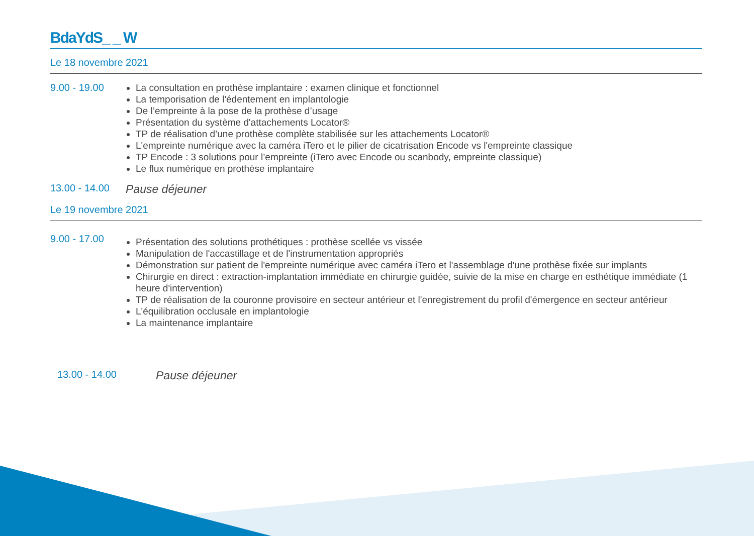BdaYdS_ _ W
Le 18 novembre 2021
9.00 - 19.00
La consultation en prothèse implantaire : examen clinique et fonctionnel
La temporisation de l'édentement en implantologie
De l’empreinte à la pose de la prothèse d’usage
Présentation du système d'attachements Locator®
TP de réalisation d’une prothèse complète stabilisée sur les attachements Locator®
L'empreinte numérique avec la caméra iTero et le pilier de cicatrisation Encode vs l'empreinte classique
TP Encode : 3 solutions pour l’empreinte (iTero avec Encode ou scanbody, empreinte classique)
Le flux numérique en prothèse implantaire
13.00 - 14.00
Pause déjeuner
Le 19 novembre 2021
9.00 - 17.00
Présentation des solutions prothétiques : prothèse scellée vs vissée
Manipulation de l'accastillage et de l'instrumentation appropriés
Démonstration sur patient de l'empreinte numérique avec caméra iTero et l'assemblage d'une prothèse fixée sur implants
Chirurgie en direct : extraction-implantation immédiate en chirurgie guidée, suivie de la mise en charge en esthétique immédiate (1 heure d'intervention)
TP de réalisation de la couronne provisoire en secteur antérieur et l'enregistrement du profil d'émergence en secteur antérieur
L'équilibration occlusale en implantologie
La maintenance implantaire
13.00 - 14.00
Pause déjeuner